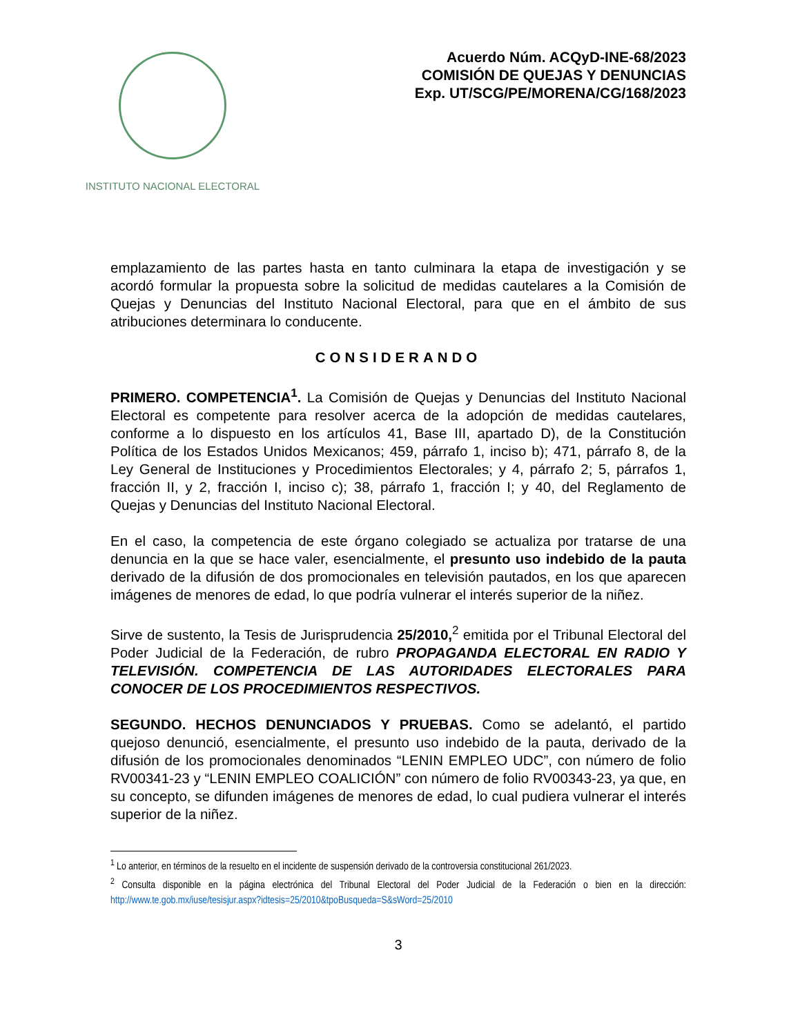INSTITUTO NACIONAL ELECTORAL
Acuerdo Núm. ACQyD-INE-68/2023
COMISIÓN DE QUEJAS Y DENUNCIAS
Exp. UT/SCG/PE/MORENA/CG/168/2023
emplazamiento de las partes hasta en tanto culminara la etapa de investigación y se acordó formular la propuesta sobre la solicitud de medidas cautelares a la Comisión de Quejas y Denuncias del Instituto Nacional Electoral, para que en el ámbito de sus atribuciones determinara lo conducente.
CONSIDERANDO
PRIMERO. COMPETENCIA<sup>1</sup>. La Comisión de Quejas y Denuncias del Instituto Nacional Electoral es competente para resolver acerca de la adopción de medidas cautelares, conforme a lo dispuesto en los artículos 41, Base III, apartado D), de la Constitución Política de los Estados Unidos Mexicanos; 459, párrafo 1, inciso b); 471, párrafo 8, de la Ley General de Instituciones y Procedimientos Electorales; y 4, párrafo 2; 5, párrafos 1, fracción II, y 2, fracción I, inciso c); 38, párrafo 1, fracción I; y 40, del Reglamento de Quejas y Denuncias del Instituto Nacional Electoral.
En el caso, la competencia de este órgano colegiado se actualiza por tratarse de una denuncia en la que se hace valer, esencialmente, el presunto uso indebido de la pauta derivado de la difusión de dos promocionales en televisión pautados, en los que aparecen imágenes de menores de edad, lo que podría vulnerar el interés superior de la niñez.
Sirve de sustento, la Tesis de Jurisprudencia 25/2010,<sup>2</sup> emitida por el Tribunal Electoral del Poder Judicial de la Federación, de rubro PROPAGANDA ELECTORAL EN RADIO Y TELEVISIÓN. COMPETENCIA DE LAS AUTORIDADES ELECTORALES PARA CONOCER DE LOS PROCEDIMIENTOS RESPECTIVOS.
SEGUNDO. HECHOS DENUNCIADOS Y PRUEBAS. Como se adelantó, el partido quejoso denunció, esencialmente, el presunto uso indebido de la pauta, derivado de la difusión de los promocionales denominados “LENIN EMPLEO UDC”, con número de folio RV00341-23 y “LENIN EMPLEO COALICIÓN” con número de folio RV00343-23, ya que, en su concepto, se difunden imágenes de menores de edad, lo cual pudiera vulnerar el interés superior de la niñez.
<sup>1</sup> Lo anterior, en términos de la resuelto en el incidente de suspensión derivado de la controversia constitucional 261/2023.
<sup>2</sup> Consulta disponible en la página electrónica del Tribunal Electoral del Poder Judicial de la Federación o bien en la dirección: http://www.te.gob.mx/iuse/tesisjur.aspx?idtesis=25/2010&tpoBusqueda=S&sWord=25/2010
3